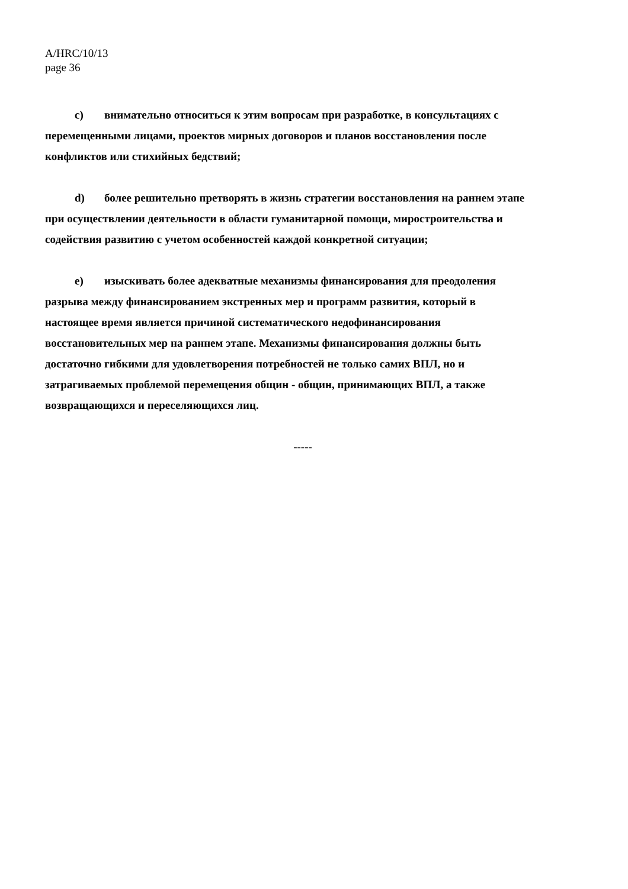A/HRC/10/13
page 36
c) внимательно относиться к этим вопросам при разработке, в консультациях с перемещенными лицами, проектов мирных договоров и планов восстановления после конфликтов или стихийных бедствий;
d) более решительно претворять в жизнь стратегии восстановления на раннем этапе при осуществлении деятельности в области гуманитарной помощи, миростроительства и содействия развитию с учетом особенностей каждой конкретной ситуации;
e) изыскивать более адекватные механизмы финансирования для преодоления разрыва между финансированием экстренных мер и программ развития, который в настоящее время является причиной систематического недофинансирования восстановительных мер на раннем этапе. Механизмы финансирования должны быть достаточно гибкими для удовлетворения потребностей не только самих ВПЛ, но и затрагиваемых проблемой перемещения общин - общин, принимающих ВПЛ, а также возвращающихся и переселяющихся лиц.
-----